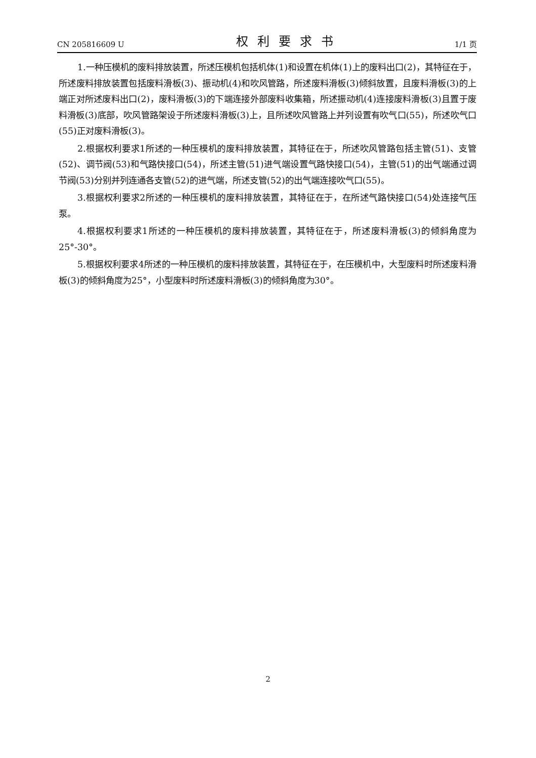CN 205816609 U 权利要求书 1/1 页
1.一种压模机的废料排放装置，所述压模机包括机体(1)和设置在机体(1)上的废料出口(2)，其特征在于，所述废料排放装置包括废料滑板(3)、振动机(4)和吹风管路，所述废料滑板(3)倾斜放置，且废料滑板(3)的上端正对所述废料出口(2)，废料滑板(3)的下端连接外部废料收集箱，所述振动机(4)连接废料滑板(3)且置于废料滑板(3)底部，吹风管路架设于所述废料滑板(3)上，且所述吹风管路上并列设置有吹气口(55)，所述吹气口(55)正对废料滑板(3)。
2.根据权利要求1所述的一种压模机的废料排放装置，其特征在于，所述吹风管路包括主管(51)、支管(52)、调节阀(53)和气路快接口(54)，所述主管(51)进气端设置气路快接口(54)，主管(51)的出气端通过调节阀(53)分别并列连通各支管(52)的进气端，所述支管(52)的出气端连接吹气口(55)。
3.根据权利要求2所述的一种压模机的废料排放装置，其特征在于，在所述气路快接口(54)处连接气压泵。
4.根据权利要求1所述的一种压模机的废料排放装置，其特征在于，所述废料滑板(3)的倾斜角度为25°-30°。
5.根据权利要求4所述的一种压模机的废料排放装置，其特征在于，在压模机中，大型废料时所述废料滑板(3)的倾斜角度为25°，小型废料时所述废料滑板(3)的倾斜角度为30°。
2